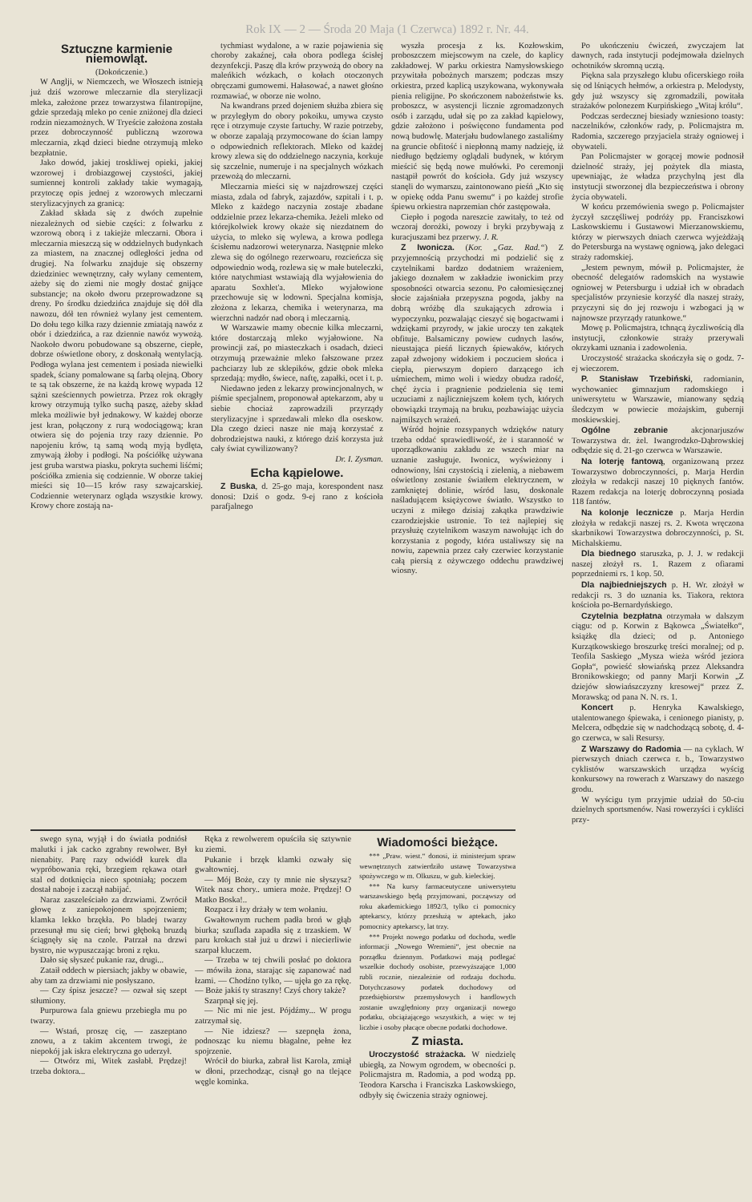Rok IX — 2 — Środa 20 Maja (1 Czerwca) 1892 r. Nr. 44.
Sztuczne karmienie niemowląt.
(Dokończenie.)
W Anglji, w Niemczech, we Włoszech istnieją już dziś wzorowe mleczarnie dla sterylizacji mleka, założone przez towarzystwa filantropijne, gdzie sprzedają mleko po cenie zniżonej dla dzieci rodzin niezamożnych. W Tryeście założona została przez dobroczynność publiczną wzorowa mleczarnia, zkąd dzieci biedne otrzymują mleko bezpłatnie.
Jako dowód, jakiej troskliwej opieki, jakiej wzorowej i drobiazgowej czystości, jakiej sumiennej kontroli zakłady takie wymagają, przytoczę opis jednej z wzorowych mleczarni sterylizacyjnych za granicą:
Zakład składa się z dwóch zupełnie niezależnych od siebie części: z folwarku z wzorową oborą i z takiejże mleczarni. Obora i mleczarnia mieszczą się w oddzielnych budynkach za miastem, na znacznej odległości jedna od drugiej. Na folwarku znajduje się obszerny dziedziniec wewnętrzny, cały wylany cementem, ażeby się do ziemi nie mogły dostać gnijące substancje; na około dworu przeprowadzone są dreny. Po środku dziedzińca znajduje się dół dla nawozu, dół ten również wylany jest cementem. Do dołu tego kilka razy dziennie zmiatają nawóz z obór i dziedzińca, a raz dziennie nawóz wywożą. Naokoło dworu pobudowane są obszerne, ciepłe, dobrze oświetlone obory, z doskonałą wentylacją. Podłoga wylana jest cementem i posiada niewielki spadek, ściany pomalowane są farbą olejną. Obory te są tak obszerne, że na każdą krowę wypada 12 sążni sześciennych powietrza. Przez rok okrągły krowy otrzymują tylko suchą paszę, ażeby skład mleka możliwie był jednakowy. W każdej oborze jest kran, połączony z rurą wodociągową; kran otwiera się do pojenia trzy razy dziennie. Po napojeniu krów, tą samą wodą myją bydlęta, zmywają żłoby i podłogi. Na pościółkę używana jest gruba warstwa piasku, pokryta suchemi liśćmi; pościółka zmienia się codziennie. W oborze takiej mieści się 10—15 krów rasy szwajcarskiej. Codziennie weterynarz ogląda wszystkie krowy. Krowy chore zostają na-
tychmiast wydalone, a w razie pojawienia się choroby zakaźnej, cała obora podlega ścisłej dezynfekcji. Paszę dla krów przywożą do obory na maleńkich wózkach, o kołach otoczonych obręczami gumowemi. Hałasować, a nawet głośno rozmawiać, w oborze nie wolno.
Na kwandrans przed dojeniem służba zbiera się w przyległym do obory pokoiku, umywa czysto ręce i otrzymuje czyste fartuchy. W razie potrzeby, w oborze zapalają przymocowane do ścian lampy o odpowiednich reflektorach. Mleko od każdej krowy zlewa się do oddzielnego naczynia, korkuje się szczelnie, numeruje i na specjalnych wózkach przewożą do mleczarni.
Mleczarnia mieści się w najzdrowszej części miasta, zdala od fabryk, zajazdów, szpitali i t. p. Mleko z każdego naczynia zostaje zbadane oddzielnie przez lekarza-chemika. Jeżeli mleko od którejkolwiek krowy okaże się niezdatnem do użycia, to mleko się wylewa, a krowa podlega ścisłemu nadzorowi weterynarza. Następnie mleko zlewa się do ogólnego rezerwoaru, rozcieńcza się odpowiednio wodą, rozlewa się w małe buteleczki, które natychmiast wstawiają dla wyjałowienia do aparatu Soxhlet'a. Mleko wyjałowione przechowuje się w lodowni. Specjalna komisja, złożona z lekarza, chemika i weterynarza, ma wierzchni nadzór nad oborą i mleczarnią.
W Warszawie mamy obecnie kilka mleczarni, które dostarczają mleko wyjałowione. Na prowincji zaś, po miasteczkach i osadach, dzieci otrzymują przeważnie mleko fałszowane przez pachciarzy lub ze sklepików, gdzie obok mleka sprzedają: mydło, świece, naftę, zapałki, ocet i t. p.
Niedawno jeden z lekarzy prowincjonalnych, w piśmie specjalnem, proponował aptekarzom, aby u siebie chociaż zaprowadzili przyrządy sterylizacyjne i sprzedawali mleko dla oseskow. Dla czego dzieci nasze nie mają korzystać z dobrodziejstwa nauki, z którego dziś korzysta już cały świat cywilizowany?
Dr. I. Zysman.
Echa kąpielowe.
Z Buska, d. 25-go maja, korespondent nasz donosi: Dziś o godz. 9-ej rano z kościoła parafjalnego
wyszła procesja z ks. Kozłowskim, proboszczem miejscowym na czele, do kaplicy zakładowej. W parku orkiestra Namysłowskiego przywitała pobożnych marszem; podczas mszy orkiestra, przed kaplicą uszykowana, wykonywała pienia religijne. Po skończonem nabożeństwie ks. proboszcz, w asystencji licznie zgromadzonych osób i zarządu, udał się po za zakład kąpielowy, gdzie założono i poświęcono fundamenta pod nową budowlę. Materjału budowlanego zastaliśmy na gruncie obfitość i niepłonną mamy nadzieję, iż niedługo będziemy oglądali budynek, w którym mieścić się będą nowe mułówki. Po ceremonji nastąpił powrót do kościoła. Gdy już wszyscy stanęli do wymarszu, zaintonowano pieśń „Kto się w opiekę odda Panu swemu“ i po każdej strofie śpiewu orkiestra naprzemian chór zastępowała.
Ciepło i pogoda nareszcie zawitały, to też od wczoraj dorożki, powozy i bryki przybywają z kuracjuszami bez przerwy. J. R.
Z Iwonicza. (Kor. „Gaz. Rad.“) Z przyjemnością przychodzi mi podzielić się z czytelnikami bardzo dodatniem wrażeniem, jakiego doznałem w zakładzie iwonickim przy sposobności otwarcia sezonu. Po całomiesięcznej słocie zajaśniała przepyszna pogoda, jakby na dobrą wróżbę dla szukających zdrowia i wypoczynku, pozwalając cieszyć się bogactwami i wdziękami przyrody, w jakie uroczy ten zakątek obfituje. Balsamiczny powiew cudnych lasów, nieustająca pieśń licznych śpiewaków, których zapał zdwojony widokiem i poczuciem słońca i ciepła, pierwszym dopiero darzącego ich uśmiechem, mimo woli i wiedzy obudza radość, chęć życia i pragnienie podzielenia się temi uczuciami z najliczniejszem kołem tych, których obowiązki trzymają na bruku, pozbawiając użycia najmilszych wrażeń.
Wśród hojnie rozsypanych wdzięków natury trzeba oddać sprawiedliwość, że i staranność w uporządkowaniu zakładu ze wszech miar na uznanie zasługuje. Iwonicz, wyświeżony i odnowiony, lśni czystością i zielenią, a niebawem oświetlony zostanie światłem elektrycznem, w zamkniętej dolinie, wśród lasu, doskonale naśladującem księżycowe światło. Wszystko to uczyni z miłego dzisiaj zakątka prawdziwie czarodziejskie ustronie. To też najlepiej się przysłużę czytelnikom waszym nawołując ich do korzystania z pogody, która ustaliwszy się na nowiu, zapewnia przez cały czerwiec korzystanie całą piersią z ożywczego oddechu prawdziwej wiosny.
Po ukończeniu ćwiczeń, zwyczajem lat dawnych, rada instytucji podejmowała dzielnych ochotników skromną ucztą.
Piękna sala przyszłego klubu oficerskiego roiła się od lśniących hełmów, a orkiestra p. Melodysty, gdy już wszyscy się zgromadzili, powitała strażaków polonezem Kurpińskiego „Witaj królu“.
Podczas serdecznej biesiady wzniesiono toasty: naczelników, członków rady, p. Policmajstra m. Radomia, szczerego przyjaciela straży ogniowej i obywateli.
Pan Policmajster w gorącej mowie podnosił dzielność straży, jej pożytek dla miasta, upewniając, że władza przychylną jest dla instytucji stworzonej dla bezpieczeństwa i obrony życia obywateli.
W końcu przemówienia swego p. Policmajster życzył szczęśliwej podróży pp. Franciszkowi Laskowskiemu i Gustawowi Mierzanowskiemu, którzy w pierwszych dniach czerwca wyjeżdżają do Petersburga na wystawę ogniową, jako delegaci straży radomskiej.
„Jestem pewnym, mówił p. Policmajster, że obecność delegatów radomskich na wystawie ogniowej w Petersburgu i udział ich w obradach specjalistów przyniesie korzyść dla naszej straży, przyczyni się do jej rozwoju i wzbogaci ją w najnowsze przyrządy ratunkowe.“
Mowę p. Policmajstra, tchnącą życzliwością dla instytucji, członkowie straży przerywali okrzykami uznania i zadowolenia.
Uroczystość strażacka skończyła się o godz. 7-ej wieczorem.
P. Stanisław Trzebiński, radomianin, wychowaniec gimnazjum radomskiego i uniwersytetu w Warszawie, mianowany sędzią śledczym w powiecie możajskim, gubernji moskiewskiej.
Ogólne zebranie akcjonarjuszów Towarzystwa dr. żel. Iwangrodzko-Dąbrowskiej odbędzie się d. 21-go czerwca w Warszawie.
Na loterję fantową, organizowaną przez Towarzystwo dobroczynności, p. Marja Herdin złożyła w redakcji naszej 10 pięknych fantów. Razem redakcja na loterję dobroczynną posiada 118 fantów.
Na kolonje lecznicze p. Marja Herdin złożyła w redakcji naszej rs. 2. Kwota wręczona skarbnikowi Towarzystwa dobroczynności, p. St. Michalskiemu.
Dla biednego staruszka, p. J. J. w redakcji naszej złożył rs. 1. Razem z ofiarami poprzedniemi rs. 1 kop. 50.
Dla najbiedniejszych p. H. Wr. złożył w redakcji rs. 3 do uznania ks. Tiakora, rektora kościoła po-Bernardyńskiego.
Czytelnia bezpłatna otrzymała w dalszym ciągu: od p. Korwin z Bąkowca „Światełko“, książkę dla dzieci; od p. Antoniego Kurzątkowskiego broszurkę treści moralnej; od p. Teofila Saskiego „Mysza wieża wśród jeziora Gopła“, powieść słowiańską przez Aleksandra Bronikowskiego; od panny Marji Korwin „Z dziejów słowiańszczyzny kresowej“ przez Z. Morawską; od pana N. N. rs. 1.
Koncert p. Henryka Kawalskiego, utalentowanego śpiewaka, i cenionego pianisty, p. Melcera, odbędzie się w nadchodzącą sobotę, d. 4-go czerwca, w sali Resursy.
Z Warszawy do Radomia — na cyklach. W pierwszych dniach czerwca r. b., Towarzystwo cyklistów warszawskich urządza wyścig konkursowy na rowerach z Warszawy do naszego grodu.
W wyścigu tym przyjmie udział do 50-ciu dzielnych sportsmenów. Nasi rowerzyści i cykliści przy-
swego syna, wyjął i do światła podniósł malutki i jak cacko zgrabny rewolwer. Był nienabity. Parę razy odwiódł kurek dla wypróbowania ręki, brzegiem rękawa otarł stal od dotknięcia nieco spotniałą; poczem dostał naboje i zaczął nabijać.
Naraz zaszeleściało za drzwiami. Zwrócił głowę z zaniepokojonem spojrzeniem; klamka lekko brzękła. Po bladej twarzy przesunął mu się cień; brwi głęboką bruzdą ściągnęły się na czole. Patrzał na drzwi bystro, nie wypuszczając broni z ręku.
Dało się słyszeć pukanie raz, drugi...
Zataił oddech w piersiach; jakby w obawie, aby tam za drzwiami nie posłyszano.
— Czy śpisz jeszcze? — ozwał się szept stłumiony.
Purpurowa fala gniewu przebiegła mu po twarzy.
— Wstań, proszę cię, — zaszeptano znowu, a z takim akcentem trwogi, że niepokój jak iskra elektryczna go uderzył.
— Otwórz mi, Witek zasłabł. Prędzej! trzeba doktora...
Ręka z rewolwerem opuściła się sztywnie ku ziemi.
Pukanie i brzęk klamki ozwały się gwałtowniej.
— Mój Boże, czy ty mnie nie słyszysz? Witek nasz chory.. umiera może. Prędzej! O Matko Boska!..
Rozpacz i łzy drżały w tem wołaniu.
Gwałtownym ruchem padła broń w głąb biurka; szuflada zapadła się z trzaskiem. W paru krokach stał już u drzwi i niecierliwie szarpał kluczem.
— Trzeba w tej chwili posłać po doktora — mówiła żona, starając się zapanować nad łzami. — Chodźno tylko, — ujęła go za rękę. — Boże jakiś ty straszny! Czyś chory także?
Szarpnął się jej.
— Nic mi nie jest. Pójdźmy... W progu zatrzymał się.
— Nie idziesz? — szepnęła żona, podnosząc ku niemu błagalne, pełne łez spojrzenie.
Wrócił do biurka, zabrał list Karola, zmiął w dłoni, przechodząc, cisnął go na tlejące węgle kominka.
Wiadomości bieżące.
*** „Praw. wiest.“ donosi, iż ministerjum spraw wewnętrznych zatwierdziło ustawę Towarzystwa spożywczego w m. Olkuszu, w gub. kieleckiej.
*** Na kursy farmaceutyczne uniwersytetu warszawskiego będą przyjmowani, począwszy od roku akademickiego 1892/3, tylko ci pomocnicy aptekarscy, którzy przesłużą w aptekach, jako pomocnicy aptekarscy, lat trzy.
*** Projekt nowego podatku od dochodu, wedle informacji „Nowego Wremieni“, jest obecnie na porządku dziennym. Podatkowi mają podlegać wszelkie dochody osobiste, przewyższające 1,000 rubli rocznie, niezależnie od rodzaju dochodu. Dotychczasowy podatek dochodowy od przedsiębiorstw przemysłowych i handlowych zostanie uwzględniony przy organizacji nowego podatku, obciążającego wszystkich, a więc w tej liczbie i osoby płacące obecne podatki dochodowe.
Z miasta.
Uroczystość strażacka. W niedzielę ubiegłą, za Nowym ogrodem, w obecności p. Policmajstra m. Radomia, a pod wodzą pp. Teodora Karscha i Franciszka Laskowskiego, odbyły się ćwiczenia straży ogniowej.